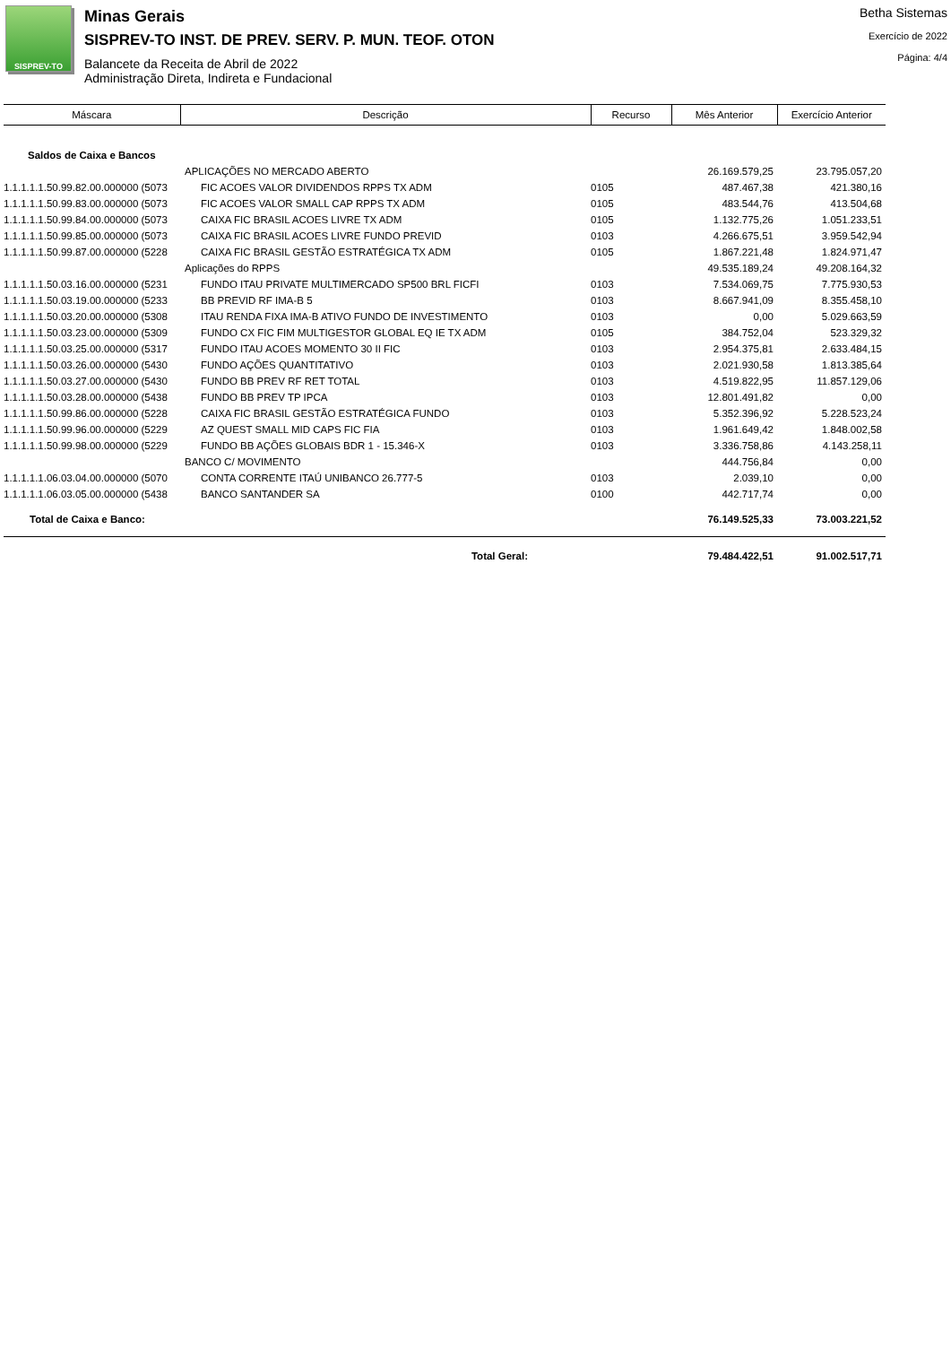SISPREV-TO
Minas Gerais
SISPREV-TO INST. DE PREV. SERV. P. MUN. TEOF. OTON
Balancete da Receita de Abril de 2022
Administração Direta, Indireta e Fundacional
Betha Sistemas
Exercício de 2022
Página: 4/4
| Máscara | Descrição | Recurso | Mês Anterior | Exercício Anterior |
| --- | --- | --- | --- | --- |
| Saldos de Caixa e Bancos | | | | |
| | APLICAÇÕES NO MERCADO ABERTO | | 26.169.579,25 | 23.795.057,20 |
| 1.1.1.1.1.50.99.82.00.000000 (5073 | FIC ACOES VALOR DIVIDENDOS RPPS TX ADM | 0105 | 487.467,38 | 421.380,16 |
| 1.1.1.1.1.50.99.83.00.000000 (5073 | FIC ACOES VALOR SMALL CAP RPPS TX ADM | 0105 | 483.544,76 | 413.504,68 |
| 1.1.1.1.1.50.99.84.00.000000 (5073 | CAIXA FIC BRASIL ACOES LIVRE TX ADM | 0105 | 1.132.775,26 | 1.051.233,51 |
| 1.1.1.1.1.50.99.85.00.000000 (5073 | CAIXA FIC BRASIL ACOES LIVRE FUNDO PREVID | 0103 | 4.266.675,51 | 3.959.542,94 |
| 1.1.1.1.1.50.99.87.00.000000 (5228 | CAIXA FIC BRASIL GESTÃO ESTRATÉGICA TX ADM | 0105 | 1.867.221,48 | 1.824.971,47 |
| | Aplicações do RPPS | | 49.535.189,24 | 49.208.164,32 |
| 1.1.1.1.1.50.03.16.00.000000 (5231 | FUNDO ITAU PRIVATE MULTIMERCADO SP500 BRL FICFI | 0103 | 7.534.069,75 | 7.775.930,53 |
| 1.1.1.1.1.50.03.19.00.000000 (5233 | BB PREVID RF IMA-B 5 | 0103 | 8.667.941,09 | 8.355.458,10 |
| 1.1.1.1.1.50.03.20.00.000000 (5308 | ITAU RENDA FIXA IMA-B ATIVO FUNDO DE INVESTIMENTO | 0103 | 0,00 | 5.029.663,59 |
| 1.1.1.1.1.50.03.23.00.000000 (5309 | FUNDO CX FIC FIM MULTIGESTOR GLOBAL EQ IE TX ADM | 0105 | 384.752,04 | 523.329,32 |
| 1.1.1.1.1.50.03.25.00.000000 (5317 | FUNDO ITAU ACOES MOMENTO 30 II FIC | 0103 | 2.954.375,81 | 2.633.484,15 |
| 1.1.1.1.1.50.03.26.00.000000 (5430 | FUNDO AÇÕES QUANTITATIVO | 0103 | 2.021.930,58 | 1.813.385,64 |
| 1.1.1.1.1.50.03.27.00.000000 (5430 | FUNDO BB PREV RF RET TOTAL | 0103 | 4.519.822,95 | 11.857.129,06 |
| 1.1.1.1.1.50.03.28.00.000000 (5438 | FUNDO BB PREV TP IPCA | 0103 | 12.801.491,82 | 0,00 |
| 1.1.1.1.1.50.99.86.00.000000 (5228 | CAIXA FIC BRASIL GESTÃO ESTRATÉGICA FUNDO | 0103 | 5.352.396,92 | 5.228.523,24 |
| 1.1.1.1.1.50.99.96.00.000000 (5229 | AZ QUEST SMALL MID CAPS FIC FIA | 0103 | 1.961.649,42 | 1.848.002,58 |
| 1.1.1.1.1.50.99.98.00.000000 (5229 | FUNDO BB AÇÕES GLOBAIS BDR 1 - 15.346-X | 0103 | 3.336.758,86 | 4.143.258,11 |
| | BANCO C/ MOVIMENTO | | 444.756,84 | 0,00 |
| 1.1.1.1.1.06.03.04.00.000000 (5070 | CONTA CORRENTE ITAÚ UNIBANCO 26.777-5 | 0103 | 2.039,10 | 0,00 |
| 1.1.1.1.1.06.03.05.00.000000 (5438 | BANCO SANTANDER SA | 0100 | 442.717,74 | 0,00 |
| Total de Caixa e Banco: | | | 76.149.525,33 | 73.003.221,52 |
| | Total Geral: | | 79.484.422,51 | 91.002.517,71 |